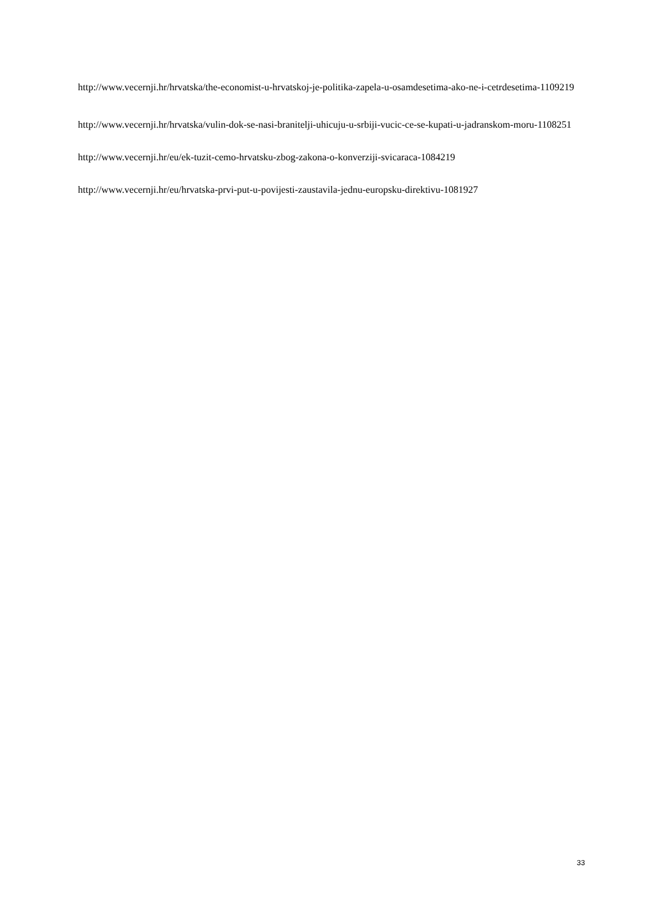http://www.vecernji.hr/hrvatska/the-economist-u-hrvatskoj-je-politika-zapela-u-osamdesetima-ako-ne-i-cetrdesetima-1109219
http://www.vecernji.hr/hrvatska/vulin-dok-se-nasi-branitelji-uhicuju-u-srbiji-vucic-ce-se-kupati-u-jadranskom-moru-1108251
http://www.vecernji.hr/eu/ek-tuzit-cemo-hrvatsku-zbog-zakona-o-konverziji-svicaraca-1084219
http://www.vecernji.hr/eu/hrvatska-prvi-put-u-povijesti-zaustavila-jednu-europsku-direktivu-1081927
33